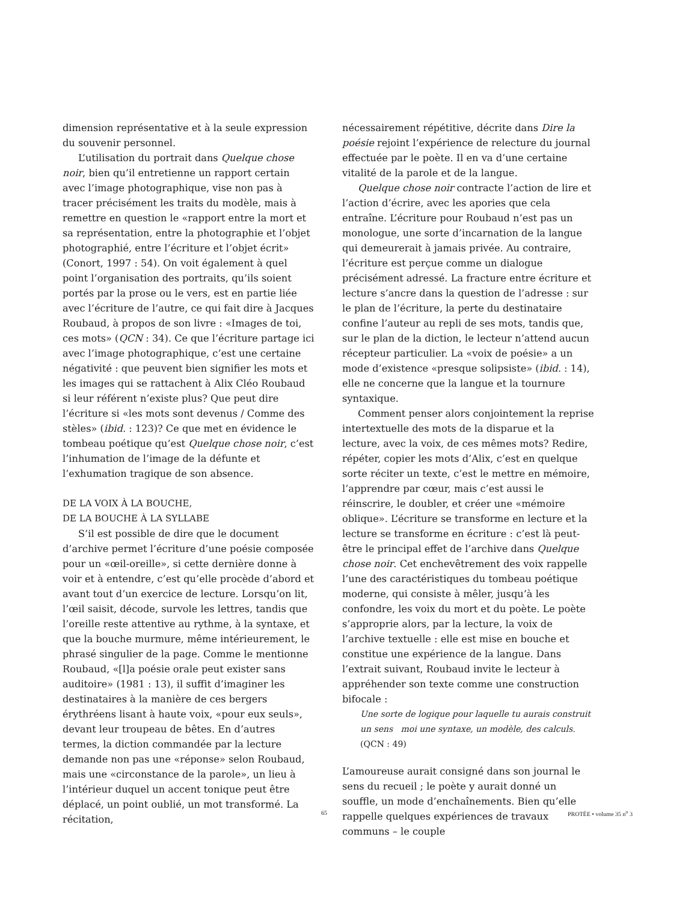dimension représentative et à la seule expression du souvenir personnel.
L’utilisation du portrait dans Quelque chose noir, bien qu’il entretienne un rapport certain avec l’image photographique, vise non pas à tracer précisément les traits du modèle, mais à remettre en question le «rapport entre la mort et sa représentation, entre la photographie et l’objet photographié, entre l’écriture et l’objet écrit» (Conort, 1997 : 54). On voit également à quel point l’organisation des portraits, qu’ils soient portés par la prose ou le vers, est en partie liée avec l’écriture de l’autre, ce qui fait dire à Jacques Roubaud, à propos de son livre : «Images de toi, ces mots» (QCN : 34). Ce que l’écriture partage ici avec l’image photographique, c’est une certaine négativité : que peuvent bien signifier les mots et les images qui se rattachent à Alix Cléo Roubaud si leur référent n’existe plus? Que peut dire l’écriture si «les mots sont devenus / Comme des stèles» (ibid. : 123)? Ce que met en évidence le tombeau poétique qu’est Quelque chose noir, c’est l’inhumation de l’image de la défunte et l’exhumation tragique de son absence.
DE LA VOIX À LA BOUCHE,
DE LA BOUCHE À LA SYLLABE
S’il est possible de dire que le document d’archive permet l’écriture d’une poésie composée pour un «œil-oreille», si cette dernière donne à voir et à entendre, c’est qu’elle procède d’abord et avant tout d’un exercice de lecture. Lorsqu’on lit, l’œil saisit, décode, survole les lettres, tandis que l’oreille reste attentive au rythme, à la syntaxe, et que la bouche murmure, même intérieurement, le phrasé singulier de la page. Comme le mentionne Roubaud, «[l]a poésie orale peut exister sans auditoire» (1981 : 13), il suffit d’imaginer les destinataires à la manière de ces bergers érythréens lisant à haute voix, «pour eux seuls», devant leur troupeau de bêtes. En d’autres termes, la diction commandée par la lecture demande non pas une «réponse» selon Roubaud, mais une «circonstance de la parole», un lieu à l’intérieur duquel un accent tonique peut être déplacé, un point oublié, un mot transformé. La récitation,
nécessairement répétitive, décrite dans Dire la poésie rejoint l’expérience de relecture du journal effectuée par le poète. Il en va d’une certaine vitalité de la parole et de la langue.
Quelque chose noir contracte l’action de lire et l’action d’écrire, avec les apories que cela entraîne. L’écriture pour Roubaud n’est pas un monologue, une sorte d’incarnation de la langue qui demeurerait à jamais privée. Au contraire, l’écriture est perçue comme un dialogue précisément adressé. La fracture entre écriture et lecture s’ancre dans la question de l’adresse : sur le plan de l’écriture, la perte du destinataire confine l’auteur au repli de ses mots, tandis que, sur le plan de la diction, le lecteur n’attend aucun récepteur particulier. La «voix de poésie» a un mode d’existence «presque solipsiste» (ibid. : 14), elle ne concerne que la langue et la tournure syntaxique.
Comment penser alors conjointement la reprise intertextuelle des mots de la disparue et la lecture, avec la voix, de ces mêmes mots? Redire, répéter, copier les mots d’Alix, c’est en quelque sorte réciter un texte, c’est le mettre en mémoire, l’apprendre par cœur, mais c’est aussi le réinscrire, le doubler, et créer une «mémoire oblique». L’écriture se transforme en lecture et la lecture se transforme en écriture : c’est là peut-être le principal effet de l’archive dans Quelque chose noir. Cet enchevêtrement des voix rappelle l’une des caractéristiques du tombeau poétique moderne, qui consiste à mêler, jusqu’à les confondre, les voix du mort et du poète. Le poète s’approprie alors, par la lecture, la voix de l’archive textuelle : elle est mise en bouche et constitue une expérience de la langue. Dans l’extrait suivant, Roubaud invite le lecteur à appréhender son texte comme une construction bifocale :
Une sorte de logique pour laquelle tu aurais construit
un sens moi une syntaxe, un modèle, des calculs. (QCN : 49)
L’amoureuse aurait consigné dans son journal le sens du recueil ; le poète y aurait donné un souffle, un mode d’enchaînements. Bien qu’elle rappelle quelques expériences de travaux communs – le couple
65 PROTÉE • volume 35 n<sup>o</sup> 3